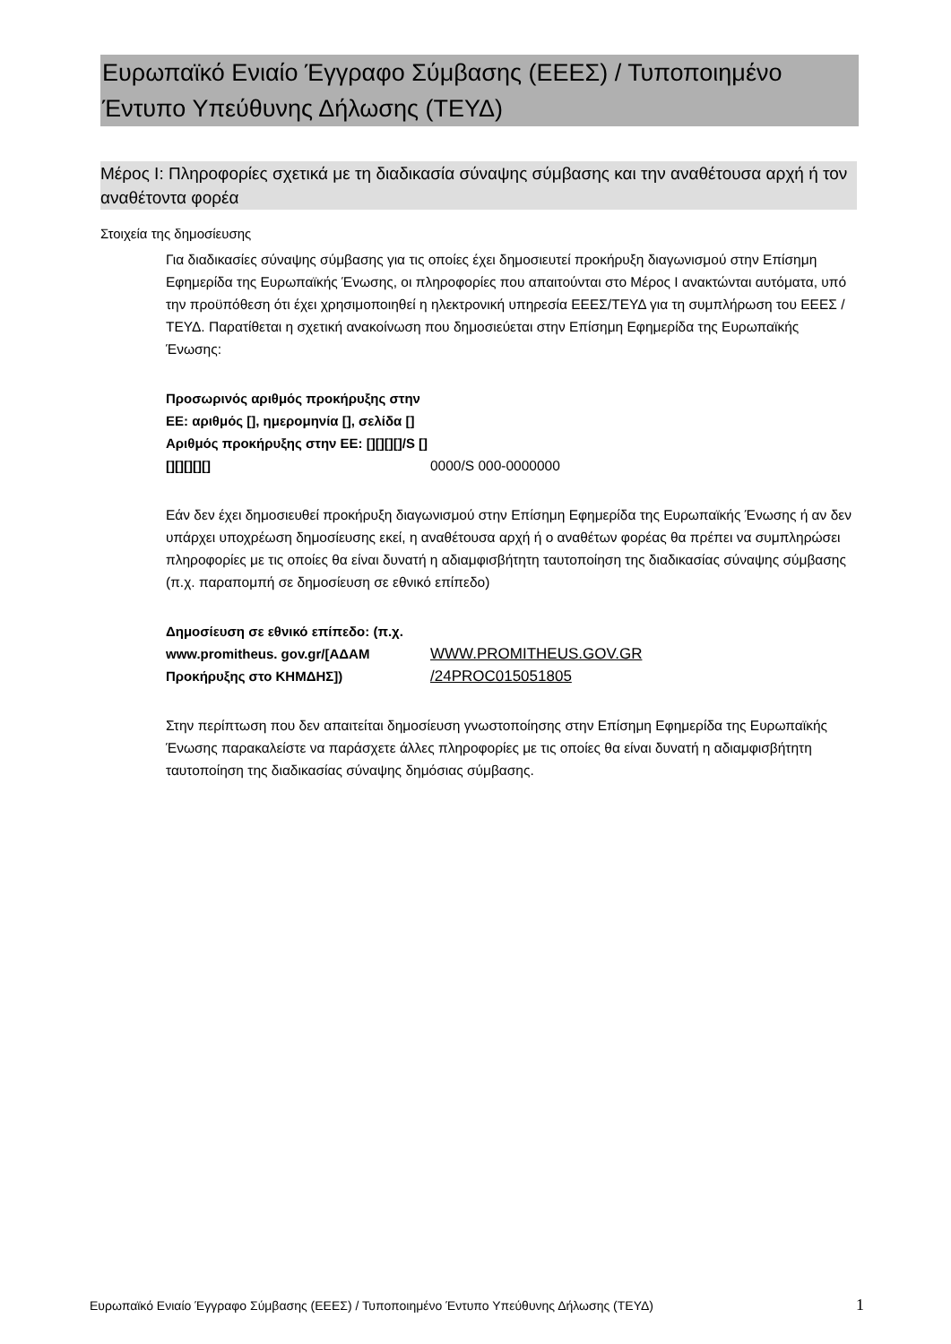Ευρωπαϊκό Ενιαίο Έγγραφο Σύμβασης (ΕΕΕΣ) / Τυποποιημένο Έντυπο Υπεύθυνης Δήλωσης (ΤΕΥΔ)
Μέρος I: Πληροφορίες σχετικά με τη διαδικασία σύναψης σύμβασης και την αναθέτουσα αρχή ή τον αναθέτοντα φορέα
Στοιχεία της δημοσίευσης
Για διαδικασίες σύναψης σύμβασης για τις οποίες έχει δημοσιευτεί προκήρυξη διαγωνισμού στην Επίσημη Εφημερίδα της Ευρωπαϊκής Ένωσης, οι πληροφορίες που απαιτούνται στο Μέρος I ανακτώνται αυτόματα, υπό την προϋπόθεση ότι έχει χρησιμοποιηθεί η ηλεκτρονική υπηρεσία ΕΕΕΣ/ΤΕΥΔ για τη συμπλήρωση του ΕΕΕΣ /ΤΕΥΔ. Παρατίθεται η σχετική ανακοίνωση που δημοσιεύεται στην Επίσημη Εφημερίδα της Ευρωπαϊκής Ένωσης:
Προσωρινός αριθμός προκήρυξης στην ΕΕ: αριθμός [], ημερομηνία [], σελίδα []
Αριθμός προκήρυξης στην ΕΕ: [][][][]/S [][][][][][]
0000/S 000-0000000
Εάν δεν έχει δημοσιευθεί προκήρυξη διαγωνισμού στην Επίσημη Εφημερίδα της Ευρωπαϊκής Ένωσης ή αν δεν υπάρχει υποχρέωση δημοσίευσης εκεί, η αναθέτουσα αρχή ή ο αναθέτων φορέας θα πρέπει να συμπληρώσει πληροφορίες με τις οποίες θα είναι δυνατή η αδιαμφισβήτητη ταυτοποίηση της διαδικασίας σύναψης σύμβασης (π.χ. παραπομπή σε δημοσίευση σε εθνικό επίπεδο)
Δημοσίευση σε εθνικό επίπεδο: (π.χ. www.promitheus. gov.gr/[ΑΔΑΜ Προκήρυξης στο ΚΗΜΔΗΣ])
WWW.PROMITHEUS.GOV.GR
/24PROC015051805
Στην περίπτωση που δεν απαιτείται δημοσίευση γνωστοποίησης στην Επίσημη Εφημερίδα της Ευρωπαϊκής Ένωσης παρακαλείστε να παράσχετε άλλες πληροφορίες με τις οποίες θα είναι δυνατή η αδιαμφισβήτητη ταυτοποίηση της διαδικασίας σύναψης δημόσιας σύμβασης.
Ευρωπαϊκό Ενιαίο Έγγραφο Σύμβασης (ΕΕΕΣ) / Τυποποιημένο Έντυπο Υπεύθυνης Δήλωσης (ΤΕΥΔ)
1